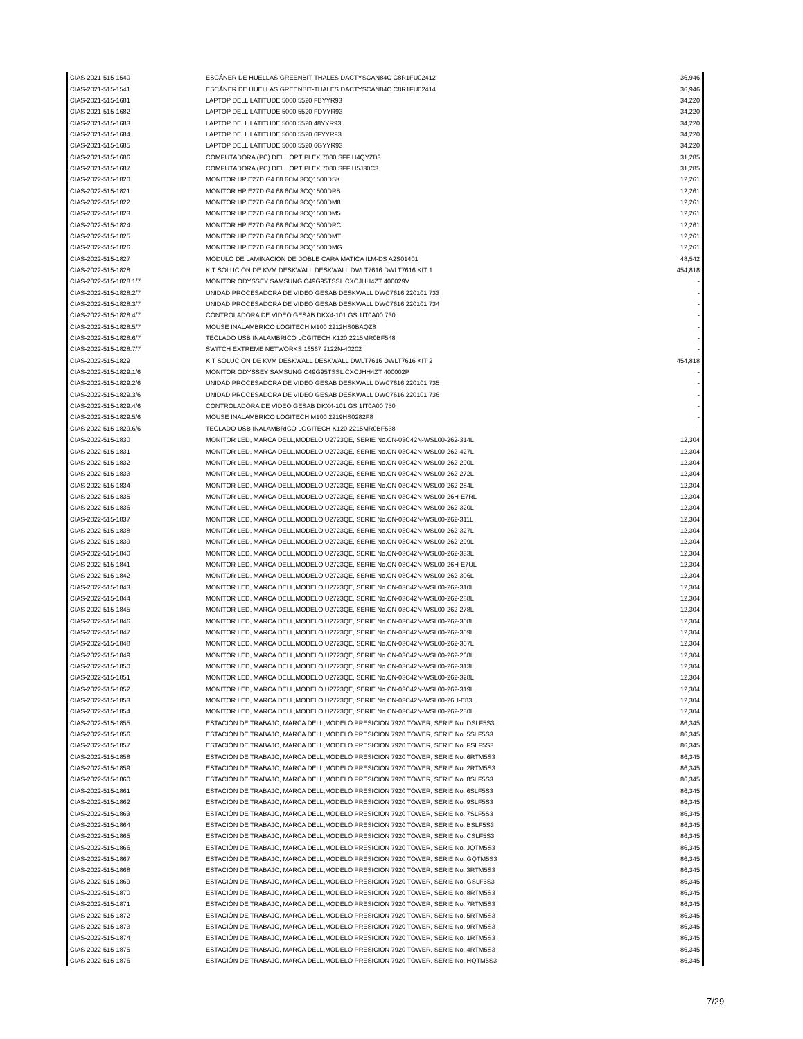| CIAS-2021-515-1540 | ESCÁNER DE HUELLAS GREENBIT-THALES DACTYSCAN84C C8R1FU02412 | 36,946 |
| CIAS-2021-515-1541 | ESCÁNER DE HUELLAS GREENBIT-THALES DACTYSCAN84C C8R1FU02414 | 36,946 |
| CIAS-2021-515-1681 | LAPTOP DELL LATITUDE 5000 5520 FBYYR93 | 34,220 |
| CIAS-2021-515-1682 | LAPTOP DELL LATITUDE 5000 5520 FDYYR93 | 34,220 |
| CIAS-2021-515-1683 | LAPTOP DELL LATITUDE 5000 5520 48YYR93 | 34,220 |
| CIAS-2021-515-1684 | LAPTOP DELL LATITUDE 5000 5520 6FYYR93 | 34,220 |
| CIAS-2021-515-1685 | LAPTOP DELL LATITUDE 5000 5520 6GYYR93 | 34,220 |
| CIAS-2021-515-1686 | COMPUTADORA (PC) DELL OPTIPLEX 7080 SFF H4QYZB3 | 31,285 |
| CIAS-2021-515-1687 | COMPUTADORA (PC) DELL OPTIPLEX 7080 SFF H5J30C3 | 31,285 |
| CIAS-2022-515-1820 | MONITOR HP E27D G4 68.6CM 3CQ1500DSK | 12,261 |
| CIAS-2022-515-1821 | MONITOR HP E27D G4 68.6CM 3CQ1500DRB | 12,261 |
| CIAS-2022-515-1822 | MONITOR HP E27D G4 68.6CM 3CQ1500DM8 | 12,261 |
| CIAS-2022-515-1823 | MONITOR HP E27D G4 68.6CM 3CQ1500DM5 | 12,261 |
| CIAS-2022-515-1824 | MONITOR HP E27D G4 68.6CM 3CQ1500DRC | 12,261 |
| CIAS-2022-515-1825 | MONITOR HP E27D G4 68.6CM 3CQ1500DMT | 12,261 |
| CIAS-2022-515-1826 | MONITOR HP E27D G4 68.6CM 3CQ1500DMG | 12,261 |
| CIAS-2022-515-1827 | MODULO DE LAMINACION DE DOBLE CARA MATICA ILM-DS A2S01401 | 48,542 |
| CIAS-2022-515-1828 | KIT SOLUCION DE KVM DESKWALL DESKWALL DWLT7616 DWLT7616 KIT 1 | 454,818 |
| CIAS-2022-515-1828.1/7 | MONITOR ODYSSEY SAMSUNG C49G95TSSL CXCJHH4ZT 400029V | - |
| CIAS-2022-515-1828.2/7 | UNIDAD PROCESADORA DE VIDEO GESAB DESKWALL DWC7616 220101 733 | - |
| CIAS-2022-515-1828.3/7 | UNIDAD PROCESADORA DE VIDEO GESAB DESKWALL DWC7616 220101 734 | - |
| CIAS-2022-515-1828.4/7 | CONTROLADORA DE VIDEO GESAB DKX4-101 GS 1IT0A00 730 | - |
| CIAS-2022-515-1828.5/7 | MOUSE INALAMBRICO LOGITECH M100 2212HS0BAQZ8 | - |
| CIAS-2022-515-1828.6/7 | TECLADO USB INALAMBRICO LOGITECH K120 2215MR0BF548 | - |
| CIAS-2022-515-1828.7/7 | SWITCH EXTREME NETWORKS 16567 2122N-40202 | - |
| CIAS-2022-515-1829 | KIT SOLUCION DE KVM DESKWALL DESKWALL DWLT7616 DWLT7616 KIT 2 | 454,818 |
| CIAS-2022-515-1829.1/6 | MONITOR ODYSSEY SAMSUNG C49G95TSSL CXCJHH4ZT 400002P | - |
| CIAS-2022-515-1829.2/6 | UNIDAD PROCESADORA DE VIDEO GESAB DESKWALL DWC7616 220101 735 | - |
| CIAS-2022-515-1829.3/6 | UNIDAD PROCESADORA DE VIDEO GESAB DESKWALL DWC7616 220101 736 | - |
| CIAS-2022-515-1829.4/6 | CONTROLADORA DE VIDEO GESAB DKX4-101 GS 1IT0A00 750 | - |
| CIAS-2022-515-1829.5/6 | MOUSE INALAMBRICO LOGITECH M100 2219HS0282F8 | - |
| CIAS-2022-515-1829.6/6 | TECLADO USB INALAMBRICO LOGITECH K120 2215MR0BF538 | - |
| CIAS-2022-515-1830 | MONITOR LED, MARCA DELL,MODELO U2723QE, SERIE No.CN-03C42N-WSL00-262-314L | 12,304 |
| CIAS-2022-515-1831 | MONITOR LED, MARCA DELL,MODELO U2723QE, SERIE No.CN-03C42N-WSL00-262-427L | 12,304 |
| CIAS-2022-515-1832 | MONITOR LED, MARCA DELL,MODELO U2723QE, SERIE No.CN-03C42N-WSL00-262-290L | 12,304 |
| CIAS-2022-515-1833 | MONITOR LED, MARCA DELL,MODELO U2723QE, SERIE No.CN-03C42N-WSL00-262-272L | 12,304 |
| CIAS-2022-515-1834 | MONITOR LED, MARCA DELL,MODELO U2723QE, SERIE No.CN-03C42N-WSL00-262-284L | 12,304 |
| CIAS-2022-515-1835 | MONITOR LED, MARCA DELL,MODELO U2723QE, SERIE No.CN-03C42N-WSL00-26H-E7RL | 12,304 |
| CIAS-2022-515-1836 | MONITOR LED, MARCA DELL,MODELO U2723QE, SERIE No.CN-03C42N-WSL00-262-320L | 12,304 |
| CIAS-2022-515-1837 | MONITOR LED, MARCA DELL,MODELO U2723QE, SERIE No.CN-03C42N-WSL00-262-311L | 12,304 |
| CIAS-2022-515-1838 | MONITOR LED, MARCA DELL,MODELO U2723QE, SERIE No.CN-03C42N-WSL00-262-327L | 12,304 |
| CIAS-2022-515-1839 | MONITOR LED, MARCA DELL,MODELO U2723QE, SERIE No.CN-03C42N-WSL00-262-299L | 12,304 |
| CIAS-2022-515-1840 | MONITOR LED, MARCA DELL,MODELO U2723QE, SERIE No.CN-03C42N-WSL00-262-333L | 12,304 |
| CIAS-2022-515-1841 | MONITOR LED, MARCA DELL,MODELO U2723QE, SERIE No.CN-03C42N-WSL00-26H-E7UL | 12,304 |
| CIAS-2022-515-1842 | MONITOR LED, MARCA DELL,MODELO U2723QE, SERIE No.CN-03C42N-WSL00-262-306L | 12,304 |
| CIAS-2022-515-1843 | MONITOR LED, MARCA DELL,MODELO U2723QE, SERIE No.CN-03C42N-WSL00-262-310L | 12,304 |
| CIAS-2022-515-1844 | MONITOR LED, MARCA DELL,MODELO U2723QE, SERIE No.CN-03C42N-WSL00-262-288L | 12,304 |
| CIAS-2022-515-1845 | MONITOR LED, MARCA DELL,MODELO U2723QE, SERIE No.CN-03C42N-WSL00-262-278L | 12,304 |
| CIAS-2022-515-1846 | MONITOR LED, MARCA DELL,MODELO U2723QE, SERIE No.CN-03C42N-WSL00-262-308L | 12,304 |
| CIAS-2022-515-1847 | MONITOR LED, MARCA DELL,MODELO U2723QE, SERIE No.CN-03C42N-WSL00-262-309L | 12,304 |
| CIAS-2022-515-1848 | MONITOR LED, MARCA DELL,MODELO U2723QE, SERIE No.CN-03C42N-WSL00-262-307L | 12,304 |
| CIAS-2022-515-1849 | MONITOR LED, MARCA DELL,MODELO U2723QE, SERIE No.CN-03C42N-WSL00-262-268L | 12,304 |
| CIAS-2022-515-1850 | MONITOR LED, MARCA DELL,MODELO U2723QE, SERIE No.CN-03C42N-WSL00-262-313L | 12,304 |
| CIAS-2022-515-1851 | MONITOR LED, MARCA DELL,MODELO U2723QE, SERIE No.CN-03C42N-WSL00-262-328L | 12,304 |
| CIAS-2022-515-1852 | MONITOR LED, MARCA DELL,MODELO U2723QE, SERIE No.CN-03C42N-WSL00-262-319L | 12,304 |
| CIAS-2022-515-1853 | MONITOR LED, MARCA DELL,MODELO U2723QE, SERIE No.CN-03C42N-WSL00-26H-E83L | 12,304 |
| CIAS-2022-515-1854 | MONITOR LED, MARCA DELL,MODELO U2723QE, SERIE No.CN-03C42N-WSL00-262-280L | 12,304 |
| CIAS-2022-515-1855 | ESTACIÓN DE TRABAJO, MARCA DELL,MODELO PRESICION 7920 TOWER, SERIE No. DSLF5S3 | 86,345 |
| CIAS-2022-515-1856 | ESTACIÓN DE TRABAJO, MARCA DELL,MODELO PRESICION 7920 TOWER, SERIE No. 5SLF5S3 | 86,345 |
| CIAS-2022-515-1857 | ESTACIÓN DE TRABAJO, MARCA DELL,MODELO PRESICION 7920 TOWER, SERIE No. FSLF5S3 | 86,345 |
| CIAS-2022-515-1858 | ESTACIÓN DE TRABAJO, MARCA DELL,MODELO PRESICION 7920 TOWER, SERIE No. 6RTM5S3 | 86,345 |
| CIAS-2022-515-1859 | ESTACIÓN DE TRABAJO, MARCA DELL,MODELO PRESICION 7920 TOWER, SERIE No. 2RTM5S3 | 86,345 |
| CIAS-2022-515-1860 | ESTACIÓN DE TRABAJO, MARCA DELL,MODELO PRESICION 7920 TOWER, SERIE No. 8SLF5S3 | 86,345 |
| CIAS-2022-515-1861 | ESTACIÓN DE TRABAJO, MARCA DELL,MODELO PRESICION 7920 TOWER, SERIE No. 6SLF5S3 | 86,345 |
| CIAS-2022-515-1862 | ESTACIÓN DE TRABAJO, MARCA DELL,MODELO PRESICION 7920 TOWER, SERIE No. 9SLF5S3 | 86,345 |
| CIAS-2022-515-1863 | ESTACIÓN DE TRABAJO, MARCA DELL,MODELO PRESICION 7920 TOWER, SERIE No. 7SLF5S3 | 86,345 |
| CIAS-2022-515-1864 | ESTACIÓN DE TRABAJO, MARCA DELL,MODELO PRESICION 7920 TOWER, SERIE No. BSLF5S3 | 86,345 |
| CIAS-2022-515-1865 | ESTACIÓN DE TRABAJO, MARCA DELL,MODELO PRESICION 7920 TOWER, SERIE No. CSLF5S3 | 86,345 |
| CIAS-2022-515-1866 | ESTACIÓN DE TRABAJO, MARCA DELL,MODELO PRESICION 7920 TOWER, SERIE No. JQTM5S3 | 86,345 |
| CIAS-2022-515-1867 | ESTACIÓN DE TRABAJO, MARCA DELL,MODELO PRESICION 7920 TOWER, SERIE No. GQTM5S3 | 86,345 |
| CIAS-2022-515-1868 | ESTACIÓN DE TRABAJO, MARCA DELL,MODELO PRESICION 7920 TOWER, SERIE No. 3RTM5S3 | 86,345 |
| CIAS-2022-515-1869 | ESTACIÓN DE TRABAJO, MARCA DELL,MODELO PRESICION 7920 TOWER, SERIE No. GSLF5S3 | 86,345 |
| CIAS-2022-515-1870 | ESTACIÓN DE TRABAJO, MARCA DELL,MODELO PRESICION 7920 TOWER, SERIE No. 8RTM5S3 | 86,345 |
| CIAS-2022-515-1871 | ESTACIÓN DE TRABAJO, MARCA DELL,MODELO PRESICION 7920 TOWER, SERIE No. 7RTM5S3 | 86,345 |
| CIAS-2022-515-1872 | ESTACIÓN DE TRABAJO, MARCA DELL,MODELO PRESICION 7920 TOWER, SERIE No. 5RTM5S3 | 86,345 |
| CIAS-2022-515-1873 | ESTACIÓN DE TRABAJO, MARCA DELL,MODELO PRESICION 7920 TOWER, SERIE No. 9RTM5S3 | 86,345 |
| CIAS-2022-515-1874 | ESTACIÓN DE TRABAJO, MARCA DELL,MODELO PRESICION 7920 TOWER, SERIE No. 1RTM5S3 | 86,345 |
| CIAS-2022-515-1875 | ESTACIÓN DE TRABAJO, MARCA DELL,MODELO PRESICION 7920 TOWER, SERIE No. 4RTM5S3 | 86,345 |
| CIAS-2022-515-1876 | ESTACIÓN DE TRABAJO, MARCA DELL,MODELO PRESICION 7920 TOWER, SERIE No. HQTM5S3 | 86,345 |
7/29